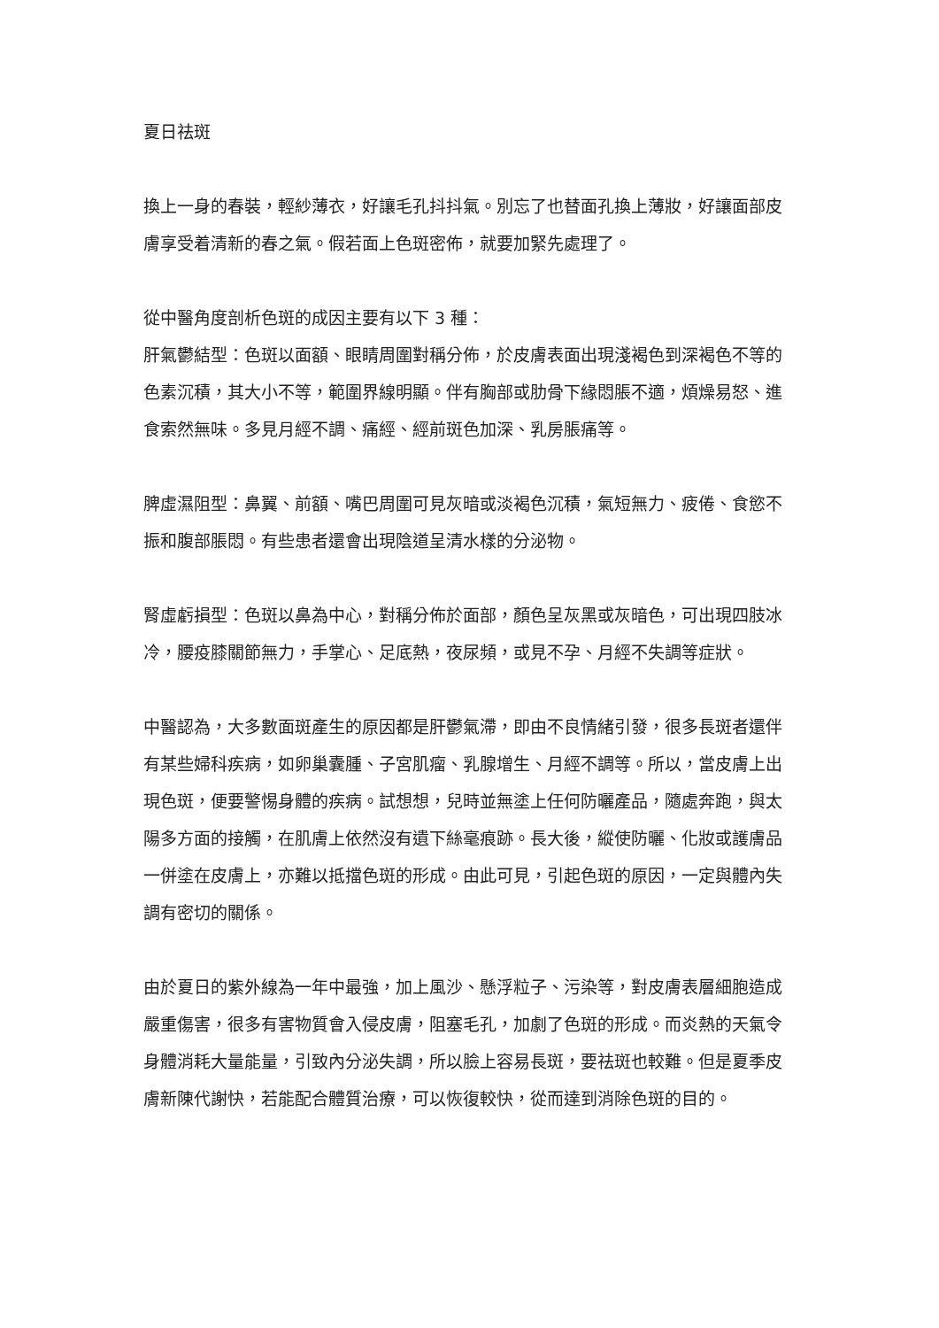夏日祛斑
換上一身的春裝，輕紗薄衣，好讓毛孔抖抖氣。別忘了也替面孔換上薄妝，好讓面部皮膚享受着清新的春之氣。假若面上色斑密佈，就要加緊先處理了。
從中醫角度剖析色斑的成因主要有以下 3 種：
肝氣鬱結型：色斑以面額、眼睛周圍對稱分佈，於皮膚表面出現淺褐色到深褐色不等的色素沉積，其大小不等，範圍界線明顯。伴有胸部或肋骨下緣悶脹不適，煩燥易怒、進食索然無味。多見月經不調、痛經、經前斑色加深、乳房脹痛等。
脾虛濕阻型：鼻翼、前額、嘴巴周圍可見灰暗或淡褐色沉積，氣短無力、疲倦、食慾不振和腹部脹悶。有些患者還會出現陰道呈清水樣的分泌物。
腎虛虧損型：色斑以鼻為中心，對稱分佈於面部，顏色呈灰黑或灰暗色，可出現四肢冰冷，腰疫膝關節無力，手掌心、足底熱，夜尿頻，或見不孕、月經不失調等症狀。
中醫認為，大多數面斑產生的原因都是肝鬱氣滯，即由不良情緒引發，很多長斑者還伴有某些婦科疾病，如卵巢囊腫、子宮肌瘤、乳腺增生、月經不調等。所以，當皮膚上出現色斑，便要警惕身體的疾病。試想想，兒時並無塗上任何防曬產品，隨處奔跑，與太陽多方面的接觸，在肌膚上依然沒有遺下絲毫痕跡。長大後，縱使防曬、化妝或護膚品一併塗在皮膚上，亦難以抵擋色斑的形成。由此可見，引起色斑的原因，一定與體內失調有密切的關係。
由於夏日的紫外線為一年中最強，加上風沙、懸浮粒子、污染等，對皮膚表層細胞造成嚴重傷害，很多有害物質會入侵皮膚，阻塞毛孔，加劇了色斑的形成。而炎熱的天氣令身體消耗大量能量，引致內分泌失調，所以臉上容易長斑，要祛斑也較難。但是夏季皮膚新陳代謝快，若能配合體質治療，可以恢復較快，從而達到消除色斑的目的。